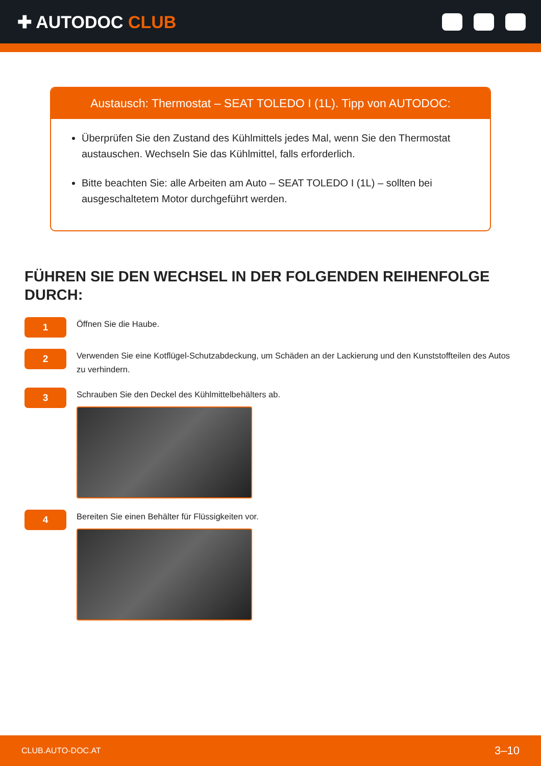✚ AUTODOC CLUB
Austausch: Thermostat – SEAT TOLEDO I (1L). Tipp von AUTODOC:
Überprüfen Sie den Zustand des Kühlmittels jedes Mal, wenn Sie den Thermostat austauschen. Wechseln Sie das Kühlmittel, falls erforderlich.
Bitte beachten Sie: alle Arbeiten am Auto – SEAT TOLEDO I (1L) – sollten bei ausgeschaltetem Motor durchgeführt werden.
FÜHREN SIE DEN WECHSEL IN DER FOLGENDEN REIHENFOLGE DURCH:
1
Öffnen Sie die Haube.
2
Verwenden Sie eine Kotflügel-Schutzabdeckung, um Schäden an der Lackierung und den Kunststoffteilen des Autos zu verhindern.
3
Schrauben Sie den Deckel des Kühlmittelbehälters ab.
4
Bereiten Sie einen Behälter für Flüssigkeiten vor.
CLUB.AUTO-DOC.AT 3–10